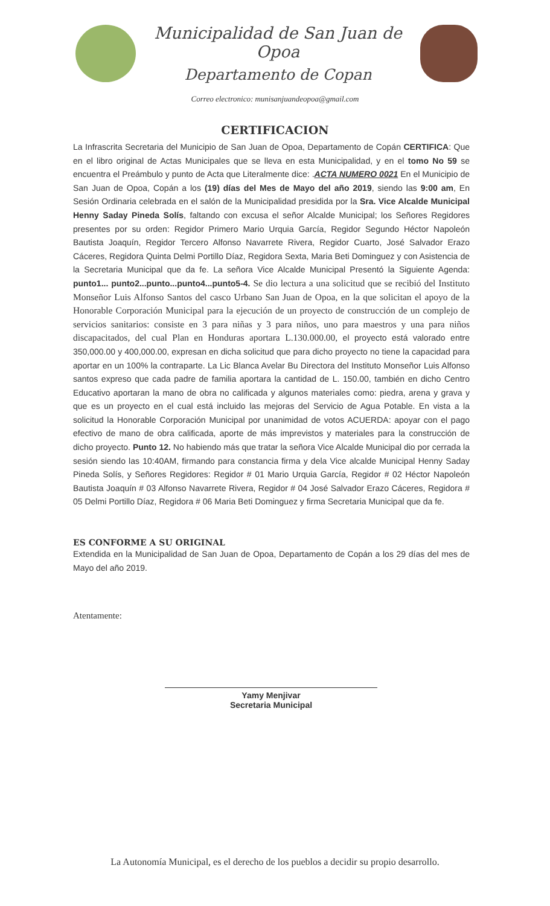Municipalidad de San Juan de Opoa
Departamento de Copan
Correo electronico: munisanjuandeopoa@gmail.com
CERTIFICACION
La Infrascrita Secretaria del Municipio de San Juan de Opoa, Departamento de Copán CERTIFICA: Que en el libro original de Actas Municipales que se lleva en esta Municipalidad, y en el tomo No 59 se encuentra el Preámbulo y punto de Acta que Literalmente dice: .ACTA NUMERO 0021 En el Municipio de San Juan de Opoa, Copán a los (19) días del Mes de Mayo del año 2019, siendo las 9:00 am, En Sesión Ordinaria celebrada en el salón de la Municipalidad presidida por la Sra. Vice Alcalde Municipal Henny Saday Pineda Solís, faltando con excusa el señor Alcalde Municipal; los Señores Regidores presentes por su orden: Regidor Primero Mario Urquia García, Regidor Segundo Héctor Napoleón Bautista Joaquín, Regidor Tercero Alfonso Navarrete Rivera, Regidor Cuarto, José Salvador Erazo Cáceres, Regidora Quinta Delmi Portillo Díaz, Regidora Sexta, Maria Beti Dominguez y con Asistencia de la Secretaria Municipal que da fe. La señora Vice Alcalde Municipal Presentó la Siguiente Agenda: punto1... punto2...punto...punto4...punto5-4. Se dio lectura a una solicitud que se recibió del Instituto Monseñor Luis Alfonso Santos del casco Urbano San Juan de Opoa, en la que solicitan el apoyo de la Honorable Corporación Municipal para la ejecución de un proyecto de construcción de un complejo de servicios sanitarios: consiste en 3 para niñas y 3 para niños, uno para maestros y una para niños discapacitados, del cual Plan en Honduras aportara L.130.000.00, el proyecto está valorado entre 350,000.00 y 400,000.00, expresan en dicha solicitud que para dicho proyecto no tiene la capacidad para aportar en un 100% la contraparte. La Lic Blanca Avelar Bu Directora del Instituto Monseñor Luis Alfonso santos expreso que cada padre de familia aportara la cantidad de L. 150.00, también en dicho Centro Educativo aportaran la mano de obra no calificada y algunos materiales como: piedra, arena y grava y que es un proyecto en el cual está incluido las mejoras del Servicio de Agua Potable. En vista a la solicitud la Honorable Corporación Municipal por unanimidad de votos ACUERDA: apoyar con el pago efectivo de mano de obra calificada, aporte de más imprevistos y materiales para la construcción de dicho proyecto. Punto 12. No habiendo más que tratar la señora Vice Alcalde Municipal dio por cerrada la sesión siendo las 10:40AM, firmando para constancia firma y dela Vice alcalde Municipal Henny Saday Pineda Solís, y Señores Regidores: Regidor # 01 Mario Urquia García, Regidor # 02 Héctor Napoleón Bautista Joaquín # 03 Alfonso Navarrete Rivera, Regidor # 04 José Salvador Erazo Cáceres, Regidora # 05 Delmi Portillo Díaz, Regidora # 06 Maria Beti Dominguez y firma Secretaria Municipal que da fe.
ES CONFORME A SU ORIGINAL
Extendida en la Municipalidad de San Juan de Opoa, Departamento de Copán a los 29 días del mes de Mayo del año 2019.
Atentamente:
Yamy Menjivar
Secretaria Municipal
La Autonomía Municipal, es el derecho de los pueblos a decidir su propio desarrollo.